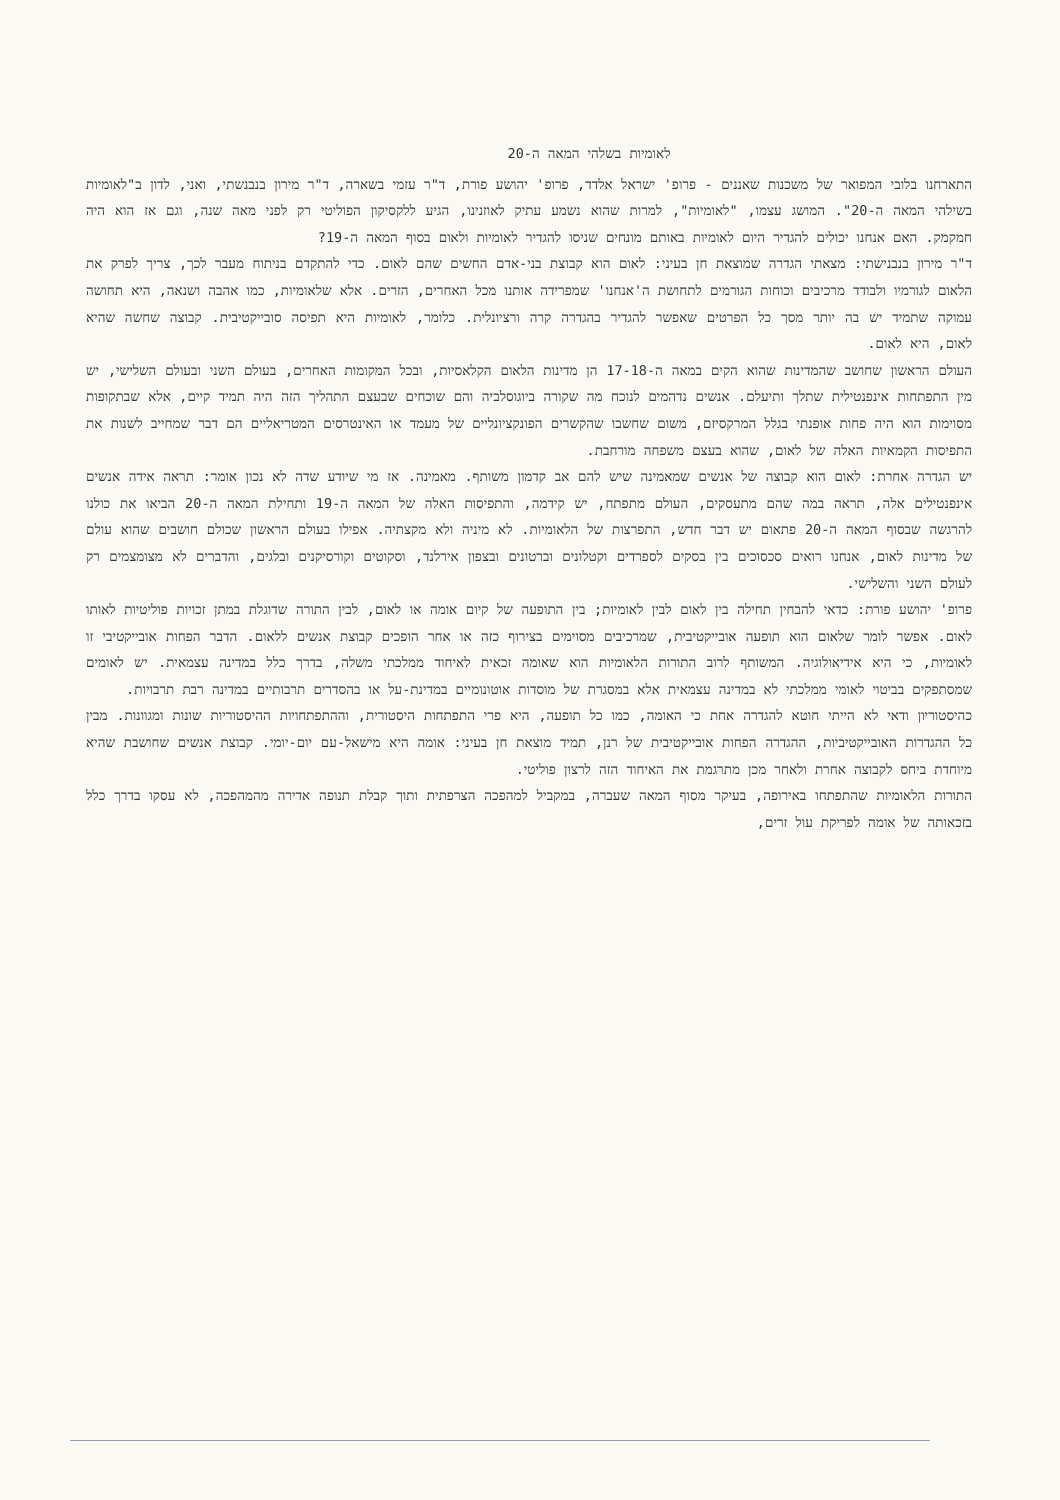לאומיות בשלהי המאה ה-20
התארחנו בלובי המפואר של משכנות שאננים - פרופ' ישראל אלדד, פרופ' יהושע פורת, ד"ר עזמי בשארה, ד"ר מירון בנבנשתי, ואני, לדון ב"לאומיות בשילהי המאה ה-20". המושג עצמו, "לאומיות", למרות שהוא נשמע עתיק לאוזנינו, הגיע ללקסיקון הפוליטי רק לפני מאה שנה, וגם אז הוא היה חמקמק. האם אנחנו יכולים להגדיר היום לאומיות באותם מונחים שניסו להגדיר לאומיות ולאום בסוף המאה ה-19?
ד"ר מירון בנבנישתי: מצאתי הגדרה שמוצאת חן בעיני: לאום הוא קבוצת בני-אדם החשים שהם לאום. כדי להתקדם בניתוח מעבר לכך, צריך לפרק את הלאום לגורמיו ולבודד מרכיבים וכוחות הגורמים לתחושת ה'אנחנו' שמפרידה אותנו מכל האחרים, הזרים. אלא שלאומיות, כמו אהבה ושנאה, היא תחושה עמוקה שתמיד יש בה יותר מסך כל הפרטים שאפשר להגדיר בהגדרה קרה ורציונלית. כלומר, לאומיות היא תפיסה סובייקטיבית. קבוצה שחשה שהיא לאום, היא לאום.
העולם הראשון שחושב שהמדינות שהוא הקים במאה ה-17-18 הן מדינות הלאום הקלאסיות, ובכל המקומות האחרים, בעולם השני ובעולם השלישי, יש מין התפתחות אינפנטילית שתלך ותיעלם. אנשים נדהמים לנוכח מה שקורה ביוגוסלביה והם שוכחים שבעצם התהליך הזה היה תמיד קיים, אלא שבתקופות מסוימות הוא היה פחות אופנתי בגלל המרקסיזם, משום שחשבו שהקשרים הפונקציונליים של מעמד או האינטרסים המטריאליים הם דבר שמחייב לשנות את התפיסות הקמאיות האלה של לאום, שהוא בעצם משפחה מורחבת.
יש הגדרה אחרת: לאום הוא קבוצה של אנשים שמאמינה שיש להם אב קדמון משותף. מאמינה. אז מי שיודע שדה לא נכון אומר: תראה אידה אנשים אינפנטילים אלה, תראה במה שהם מתעסקים, העולם מתפתח, יש קידמה, והתפיסות האלה של המאה ה-19 ותחילת המאה ה-20 הביאו את כולנו להרגשה שבסוף המאה ה-20 פתאום יש דבר חדש, התפרצות של הלאומיות. לא מיניה ולא מקצתיה. אפילו בעולם הראשון שכולם חושבים שהוא עולם של מדינות לאום, אנחנו רואים סכסוכים בין בסקים לספרדים וקטלונים וברטונים ובצפון אירלנד, וסקוטים וקורסיקנים ובלגים, והדברים לא מצומצמים רק לעולם השני והשלישי.
פרופ' יהושע פורת: כדאי להבחין תחילה בין לאום לבין לאומיות; בין התופעה של קיום אומה או לאום, לבין התורה שדוגלת במתן זכויות פוליטיות לאותו לאום. אפשר לומר שלאום הוא תופעה אובייקטיבית, שמרכיבים מסוימים בצירוף כזה או אחר הופכים קבוצת אנשים ללאום. הדבר הפחות אובייקטיבי זו לאומיות, כי היא אידיאולוגיה. המשותף לרוב התורות הלאומיות הוא שאומה זכאית לאיחוד ממלכתי משלה, בדרך כלל במדינה עצמאית. יש לאומים שמסתפקים בביטוי לאומי ממלכתי לא במדינה עצמאית אלא במסגרת של מוסדות אוטונומיים במדינת-על או בהסדרים תרבותיים במדינה רבת תרבויות.
כהיסטוריון ודאי לא הייתי חוטא להגדרה אחת כי האומה, כמו כל תופעה, היא פרי התפתחות היסטורית, וההתפתחויות ההיסטוריות שונות ומגוונות. מבין כל ההגדרות האובייקטיביות, ההגדרה הפחות אובייקטיבית של רנן, תמיד מוצאת חן בעיני: אומה היא מישאל-עם יום-יומי. קבוצת אנשים שחושבת שהיא מיוחדת ביחס לקבוצה אחרת ולאחר מכן מתרגמת את האיחוד הזה לרצון פוליטי.
התורות הלאומיות שהתפתחו באירופה, בעיקר מסוף המאה שעברה, במקביל למהפכה הצרפתית ותוך קבלת תנופה אדירה מהמהפכה, לא עסקו בדרך כלל בזכאותה של אומה לפריקת עול זרים,